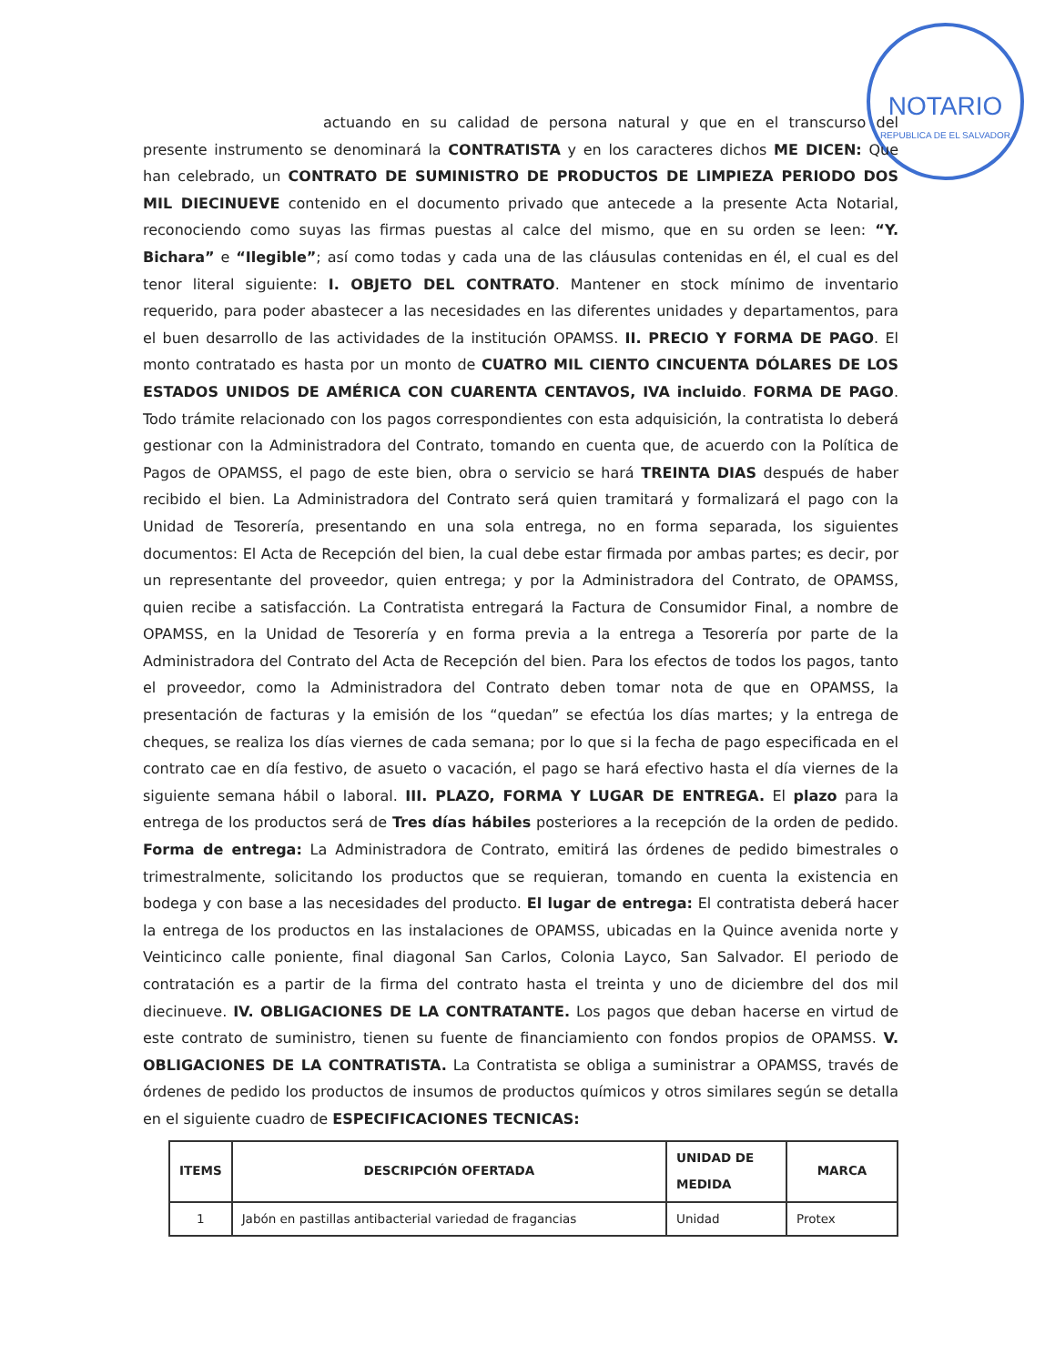NOTARIO
REPUBLICA DE EL SALVADOR
actuando en su calidad de persona natural y que en el transcurso del presente instrumento se denominará la CONTRATISTA y en los caracteres dichos ME DICEN: Que han celebrado, un CONTRATO DE SUMINISTRO DE PRODUCTOS DE LIMPIEZA PERIODO DOS MIL DIECINUEVE contenido en el documento privado que antecede a la presente Acta Notarial, reconociendo como suyas las firmas puestas al calce del mismo, que en su orden se leen: “Y. Bichara” e “Ilegible”; así como todas y cada una de las cláusulas contenidas en él, el cual es del tenor literal siguiente: I. OBJETO DEL CONTRATO. Mantener en stock mínimo de inventario requerido, para poder abastecer a las necesidades en las diferentes unidades y departamentos, para el buen desarrollo de las actividades de la institución OPAMSS. II. PRECIO Y FORMA DE PAGO. El monto contratado es hasta por un monto de CUATRO MIL CIENTO CINCUENTA DÓLARES DE LOS ESTADOS UNIDOS DE AMÉRICA CON CUARENTA CENTAVOS, IVA incluido. FORMA DE PAGO. Todo trámite relacionado con los pagos correspondientes con esta adquisición, la contratista lo deberá gestionar con la Administradora del Contrato, tomando en cuenta que, de acuerdo con la Política de Pagos de OPAMSS, el pago de este bien, obra o servicio se hará TREINTA DIAS después de haber recibido el bien. La Administradora del Contrato será quien tramitará y formalizará el pago con la Unidad de Tesorería, presentando en una sola entrega, no en forma separada, los siguientes documentos: El Acta de Recepción del bien, la cual debe estar firmada por ambas partes; es decir, por un representante del proveedor, quien entrega; y por la Administradora del Contrato, de OPAMSS, quien recibe a satisfacción. La Contratista entregará la Factura de Consumidor Final, a nombre de OPAMSS, en la Unidad de Tesorería y en forma previa a la entrega a Tesorería por parte de la Administradora del Contrato del Acta de Recepción del bien. Para los efectos de todos los pagos, tanto el proveedor, como la Administradora del Contrato deben tomar nota de que en OPAMSS, la presentación de facturas y la emisión de los “quedan” se efectúa los días martes; y la entrega de cheques, se realiza los días viernes de cada semana; por lo que si la fecha de pago especificada en el contrato cae en día festivo, de asueto o vacación, el pago se hará efectivo hasta el día viernes de la siguiente semana hábil o laboral. III. PLAZO, FORMA Y LUGAR DE ENTREGA. El plazo para la entrega de los productos será de Tres días hábiles posteriores a la recepción de la orden de pedido. Forma de entrega: La Administradora de Contrato, emitirá las órdenes de pedido bimestrales o trimestralmente, solicitando los productos que se requieran, tomando en cuenta la existencia en bodega y con base a las necesidades del producto. El lugar de entrega: El contratista deberá hacer la entrega de los productos en las instalaciones de OPAMSS, ubicadas en la Quince avenida norte y Veinticinco calle poniente, final diagonal San Carlos, Colonia Layco, San Salvador. El periodo de contratación es a partir de la firma del contrato hasta el treinta y uno de diciembre del dos mil diecinueve. IV. OBLIGACIONES DE LA CONTRATANTE. Los pagos que deban hacerse en virtud de este contrato de suministro, tienen su fuente de financiamiento con fondos propios de OPAMSS. V. OBLIGACIONES DE LA CONTRATISTA. La Contratista se obliga a suministrar a OPAMSS, través de órdenes de pedido los productos de insumos de productos químicos y otros similares según se detalla en el siguiente cuadro de ESPECIFICACIONES TECNICAS:
| ITEMS | DESCRIPCIÓN OFERTADA | UNIDAD DE MEDIDA | MARCA |
| --- | --- | --- | --- |
| 1 | Jabón en pastillas antibacterial variedad de fragancias | Unidad | Protex |